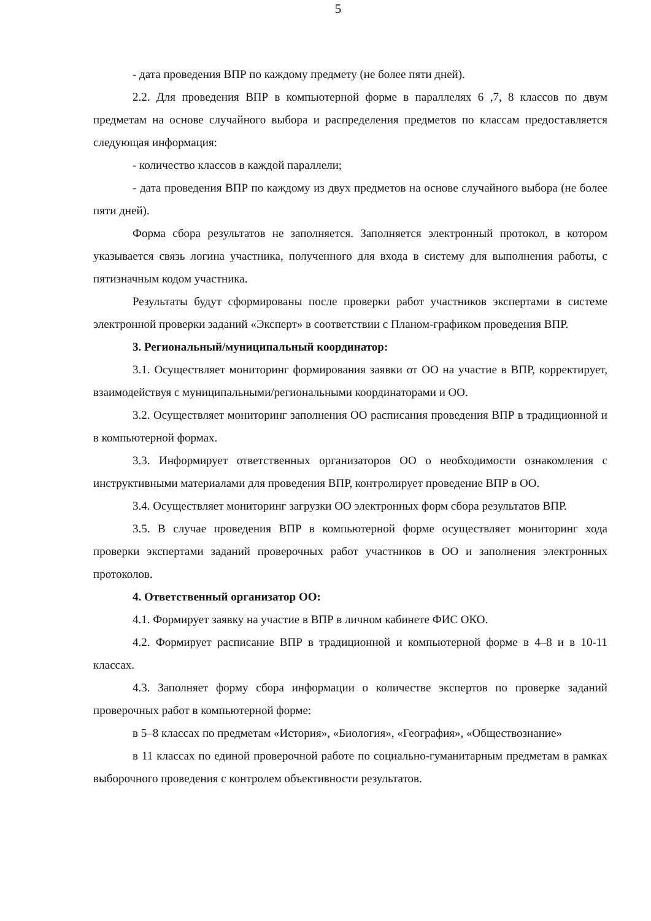5
- дата проведения ВПР по каждому предмету (не более пяти дней).
2.2. Для проведения ВПР в компьютерной форме в параллелях 6 ,7, 8 классов по двум предметам на основе случайного выбора и распределения предметов по классам предоставляется следующая информация:
- количество классов в каждой параллели;
- дата проведения ВПР по каждому из двух предметов на основе случайного выбора (не более пяти дней).
Форма сбора результатов не заполняется. Заполняется электронный протокол, в котором указывается связь логина участника, полученного для входа в систему для выполнения работы, с пятизначным кодом участника.
Результаты будут сформированы после проверки работ участников экспертами в системе электронной проверки заданий «Эксперт» в соответствии с Планом-графиком проведения ВПР.
3. Региональный/муниципальный координатор:
3.1. Осуществляет мониторинг формирования заявки от ОО на участие в ВПР, корректирует, взаимодействуя с муниципальными/региональными координаторами и ОО.
3.2. Осуществляет мониторинг заполнения ОО расписания проведения ВПР в традиционной и в компьютерной формах.
3.3. Информирует ответственных организаторов ОО о необходимости ознакомления с инструктивными материалами для проведения ВПР, контролирует проведение ВПР в ОО.
3.4. Осуществляет мониторинг загрузки ОО электронных форм сбора результатов ВПР.
3.5. В случае проведения ВПР в компьютерной форме осуществляет мониторинг хода проверки экспертами заданий проверочных работ участников в ОО и заполнения электронных протоколов.
4. Ответственный организатор ОО:
4.1. Формирует заявку на участие в ВПР в личном кабинете ФИС ОКО.
4.2. Формирует расписание ВПР в традиционной и компьютерной форме в 4–8 и в 10-11 классах.
4.3. Заполняет форму сбора информации о количестве экспертов по проверке заданий проверочных работ в компьютерной форме:
в 5–8 классах по предметам «История», «Биология», «География», «Обществознание»
в 11 классах по единой проверочной работе по социально-гуманитарным предметам в рамках выборочного проведения с контролем объективности результатов.